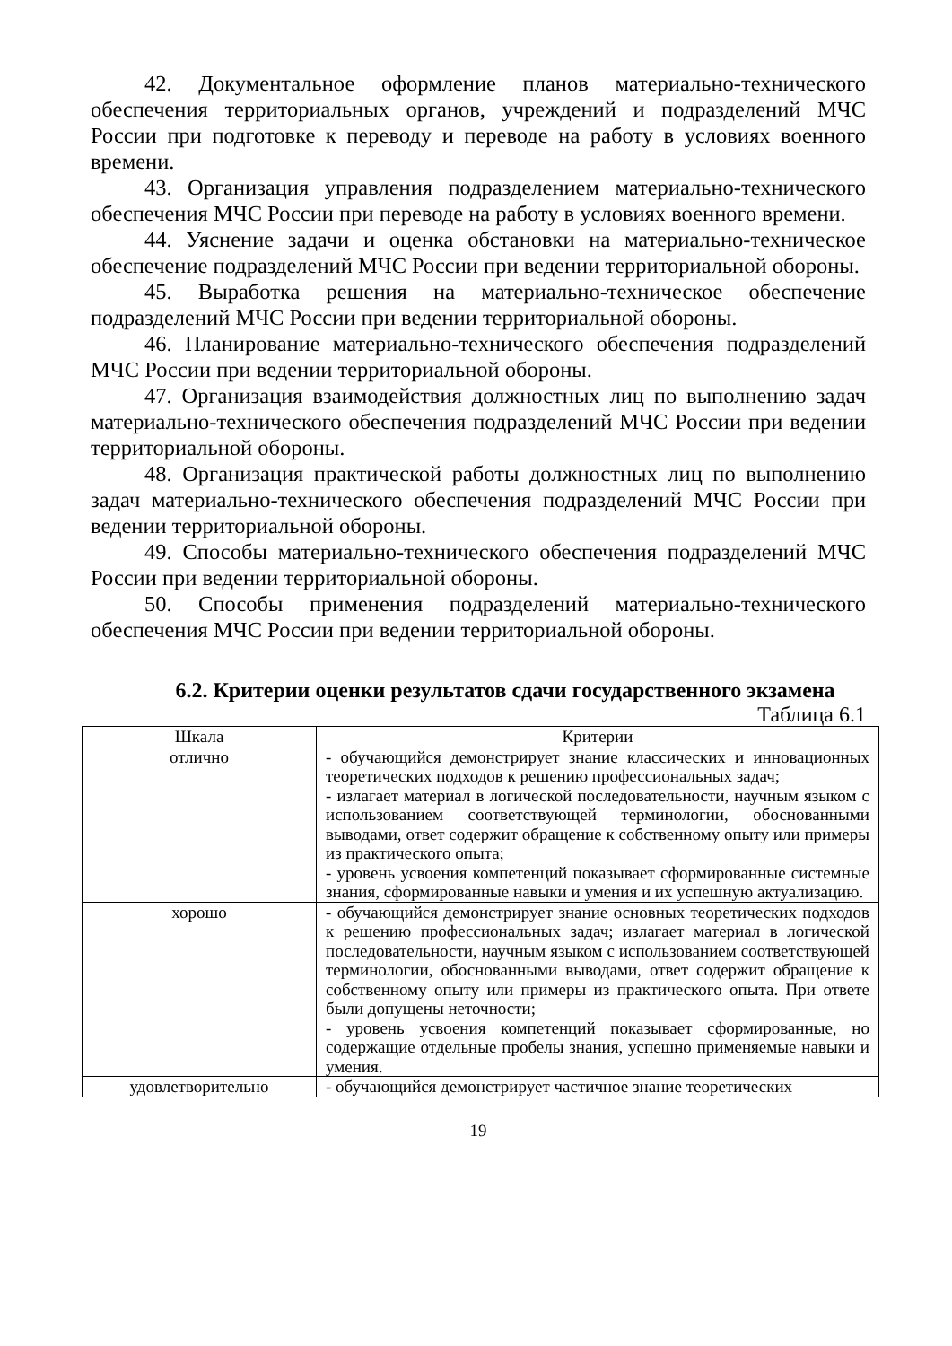42. Документальное оформление планов материально-технического обеспечения территориальных органов, учреждений и подразделений МЧС России при подготовке к переводу и переводе на работу в условиях военного времени.
43. Организация управления подразделением материально-технического обеспечения МЧС России при переводе на работу в условиях военного времени.
44. Уяснение задачи и оценка обстановки на материально-техническое обеспечение подразделений МЧС России при ведении территориальной обороны.
45. Выработка решения на материально-техническое обеспечение подразделений МЧС России при ведении территориальной обороны.
46. Планирование материально-технического обеспечения подразделений МЧС России при ведении территориальной обороны.
47. Организация взаимодействия должностных лиц по выполнению задач материально-технического обеспечения подразделений МЧС России при ведении территориальной обороны.
48. Организация практической работы должностных лиц по выполнению задач материально-технического обеспечения подразделений МЧС России при ведении территориальной обороны.
49. Способы материально-технического обеспечения подразделений МЧС России при ведении территориальной обороны.
50. Способы применения подразделений материально-технического обеспечения МЧС России при ведении территориальной обороны.
6.2. Критерии оценки результатов сдачи государственного экзамена
Таблица 6.1
| Шкала | Критерии |
| --- | --- |
| отлично | - обучающийся демонстрирует знание классических и инновационных теоретических подходов к решению профессиональных задач; - излагает материал в логической последовательности, научным языком с использованием соответствующей терминологии, обоснованными выводами, ответ содержит обращение к собственному опыту или примеры из практического опыта; - уровень усвоения компетенций показывает сформированные системные знания, сформированные навыки и умения и их успешную актуализацию. |
| хорошо | - обучающийся демонстрирует знание основных теоретических подходов к решению профессиональных задач; излагает материал в логической последовательности, научным языком с использованием соответствующей терминологии, обоснованными выводами, ответ содержит обращение к собственному опыту или примеры из практического опыта. При ответе были допущены неточности; - уровень усвоения компетенций показывает сформированные, но содержащие отдельные пробелы знания, успешно применяемые навыки и умения. |
| удовлетворительно | - обучающийся демонстрирует частичное знание теоретических |
19